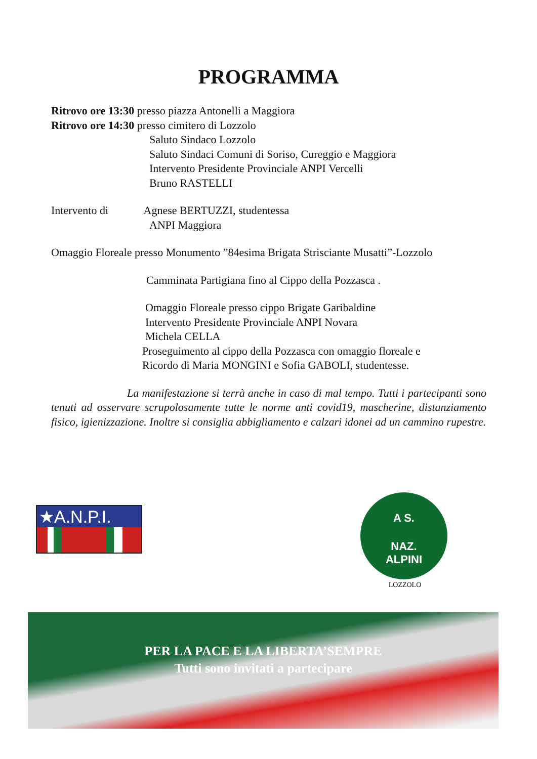PROGRAMMA
Ritrovo ore 13:30 presso piazza Antonelli a Maggiora
Ritrovo ore 14:30 presso cimitero di Lozzolo
Saluto Sindaco Lozzolo
Saluto Sindaci Comuni di Soriso, Cureggio e Maggiora
Intervento Presidente Provinciale ANPI Vercelli
Bruno RASTELLI
Intervento di Agnese BERTUZZI, studentessa
ANPI Maggiora
Omaggio Floreale presso Monumento ”84esima Brigata Strisciante Musatti”-Lozzolo
Camminata Partigiana fino al Cippo della Pozzasca .
Omaggio Floreale presso cippo Brigate Garibaldine
Intervento Presidente Provinciale ANPI Novara
Michela CELLA
Proseguimento al cippo della Pozzasca con omaggio floreale e
Ricordo di Maria MONGINI e Sofia GABOLI, studentesse.
La manifestazione si terrà anche in caso di mal tempo. Tutti i partecipanti sono tenuti ad osservare scrupolosamente tutte le norme anti covid19, mascherine, distanziamento fisico, igienizzazione. Inoltre si consiglia abbigliamento e calzari idonei ad un cammino rupestre.
★A.N.P.I.
A S.
NAZ.
ALPINI
LOZZOLO
PER LA PACE E LA LIBERTA’SEMPRE
Tutti sono invitati a partecipare